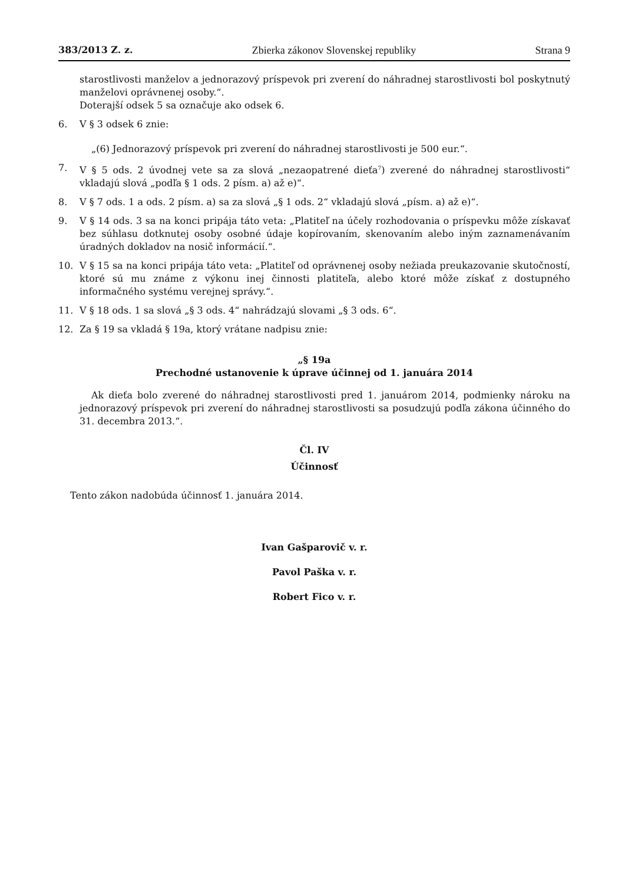383/2013 Z. z. Zbierka zákonov Slovenskej republiky Strana 9
starostlivosti manželov a jednorazový príspevok pri zverení do náhradnej starostlivosti bol poskytnutý manželovi oprávnenej osoby.“.
Doterajší odsek 5 sa označuje ako odsek 6.
6. V § 3 odsek 6 znie:
„(6) Jednorazový príspevok pri zverení do náhradnej starostlivosti je 500 eur.“.
7. V § 5 ods. 2 úvodnej vete sa za slová „nezaopatrené dieťa<sup>7</sup>) zverené do náhradnej starostlivosti“ vkladajú slová „podľa § 1 ods. 2 písm. a) až e)“.
8. V § 7 ods. 1 a ods. 2 písm. a) sa za slová „§ 1 ods. 2“ vkladajú slová „písm. a) až e)“.
9. V § 14 ods. 3 sa na konci pripája táto veta: „Platiteľ na účely rozhodovania o príspevku môže získavať bez súhlasu dotknutej osoby osobné údaje kopírovaním, skenovaním alebo iným zaznamenávaním úradných dokladov na nosič informácií.“.
10. V § 15 sa na konci pripája táto veta: „Platiteľ od oprávnenej osoby nežiada preukazovanie skutočností, ktoré sú mu známe z výkonu inej činnosti platiteľa, alebo ktoré môže získať z dostupného informačného systému verejnej správy.“.
11. V § 18 ods. 1 sa slová „§ 3 ods. 4“ nahrádzajú slovami „§ 3 ods. 6“.
12. Za § 19 sa vkladá § 19a, ktorý vrátane nadpisu znie:
„§ 19a
Prechodné ustanovenie k úprave účinnej od 1. januára 2014
Ak dieťa bolo zverené do náhradnej starostlivosti pred 1. januárom 2014, podmienky nároku na jednorazový príspevok pri zverení do náhradnej starostlivosti sa posudzujú podľa zákona účinného do 31. decembra 2013.“.
Čl. IV
Účinnosť
Tento zákon nadobúda účinnosť 1. januára 2014.
Ivan Gašparovič v. r.
Pavol Paška v. r.
Robert Fico v. r.